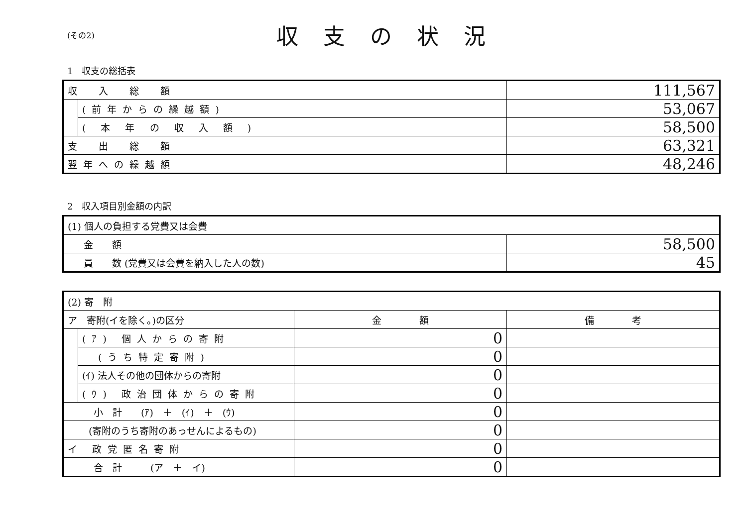(その2)
収支の状況
1　収支の総括表
| 収 入 総 額 | | 111,567 |
| | (前年からの繰越額) | 53,067 |
| | ( 本 年 の 収 入 額 ) | 58,500 |
| 支 出 総 額 | | 63,321 |
| 翌年への繰越額 | | 48,246 |
2　収入項目別金額の内訳
| (1) 個人の負担する党費又は会費 | |
| 金 額 | 58,500 |
| 員 数 (党費又は会費を納入した人の数) | 45 |
| (2) 寄 附 | | | |
| ア 寄附(イを除く。)の区分 | | 金 額 | 備 考 |
| | (ｱ) 個人からの寄附 | 0 | |
| | (うち特定寄附) | 0 | |
| | (ｲ) 法人その他の団体からの寄附 | 0 | |
| | (ｳ) 政治団体からの寄附 | 0 | |
| 小 計 (ｱ) ＋ (ｲ) ＋ (ｳ) | | 0 | |
| (寄附のうち寄附のあっせんによるもの) | | 0 | |
| イ 政党匿名寄附 | | 0 | |
| 合 計 (ア ＋ イ) | | 0 | |